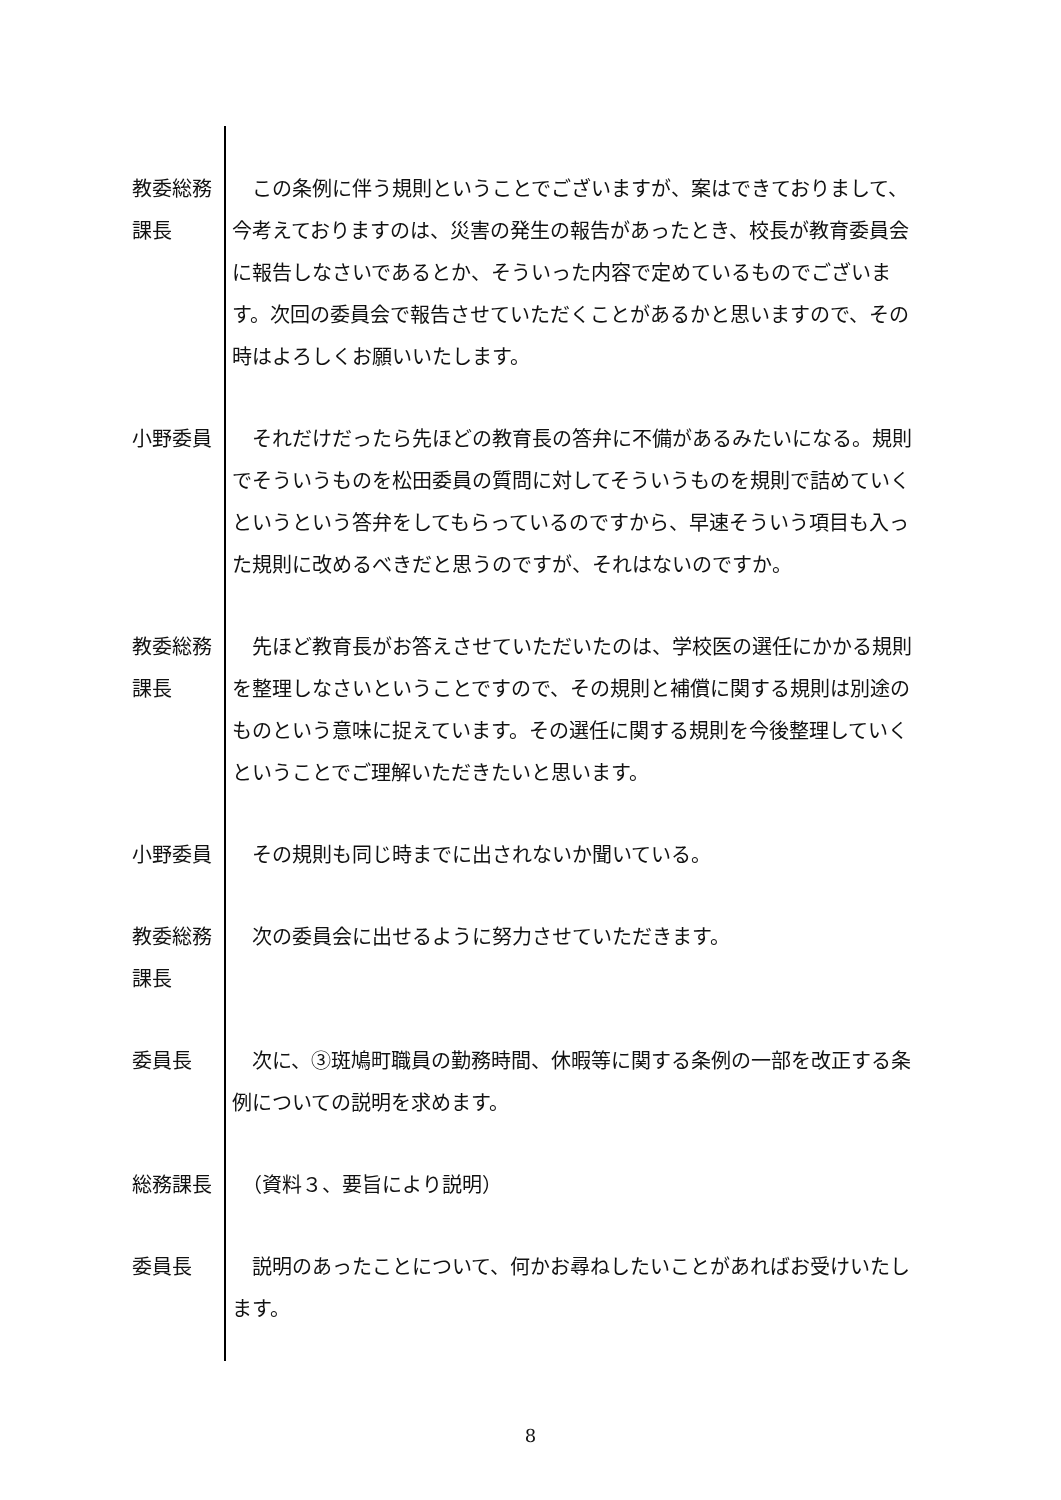教委総務
課長
　この条例に伴う規則ということでございますが、案はできておりまして、今考えておりますのは、災害の発生の報告があったとき、校長が教育委員会に報告しなさいであるとか、そういった内容で定めているものでございます。次回の委員会で報告させていただくことがあるかと思いますので、その時はよろしくお願いいたします。
小野委員 　それだけだったら先ほどの教育長の答弁に不備があるみたいになる。規則でそういうものを松田委員の質問に対してそういうものを規則で詰めていくというという答弁をしてもらっているのですから、早速そういう項目も入った規則に改めるべきだと思うのですが、それはないのですか。
教委総務
課長
　先ほど教育長がお答えさせていただいたのは、学校医の選任にかかる規則を整理しなさいということですので、その規則と補償に関する規則は別途のものという意味に捉えています。その選任に関する規則を今後整理していくということでご理解いただきたいと思います。
小野委員 　その規則も同じ時までに出されないか聞いている。
教委総務
課長
　次の委員会に出せるように努力させていただきます。
委員長 　次に、③斑鳩町職員の勤務時間、休暇等に関する条例の一部を改正する条例についての説明を求めます。
総務課長 　（資料３、要旨により説明）
委員長 　説明のあったことについて、何かお尋ねしたいことがあればお受けいたします。
8